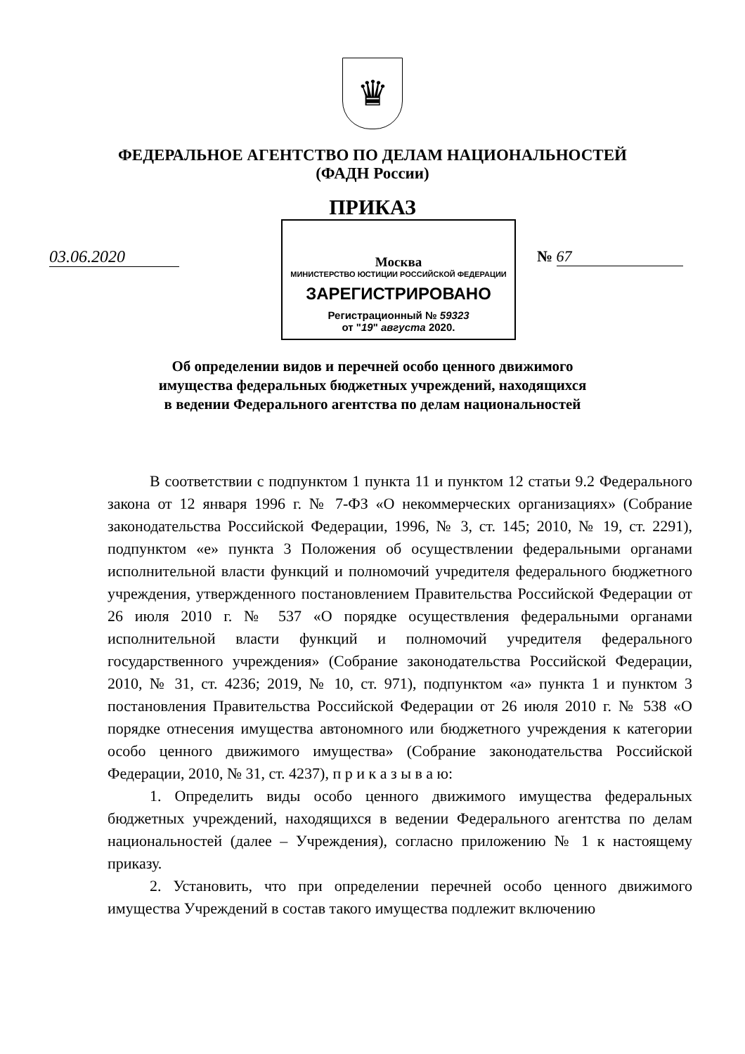♛
ФЕДЕРАЛЬНОЕ АГЕНТСТВО ПО ДЕЛАМ НАЦИОНАЛЬНОСТЕЙ
(ФАДН России)
ПРИКАЗ
03.06.2020
Москва
МИНИСТЕРСТВО ЮСТИЦИИ РОССИЙСКОЙ ФЕДЕРАЦИИ
ЗАРЕГИСТРИРОВАНО
Регистрационный № 59323
от "19" августа 2020.
№ 67
Об определении видов и перечней особо ценного движимого
имущества федеральных бюджетных учреждений, находящихся
в ведении Федерального агентства по делам национальностей
В соответствии с подпунктом 1 пункта 11 и пунктом 12 статьи 9.2 Федерального закона от 12 января 1996 г. № 7-ФЗ «О некоммерческих организациях» (Собрание законодательства Российской Федерации, 1996, № 3, ст. 145; 2010, № 19, ст. 2291), подпунктом «е» пункта 3 Положения об осуществлении федеральными органами исполнительной власти функций и полномочий учредителя федерального бюджетного учреждения, утвержденного постановлением Правительства Российской Федерации от 26 июля 2010 г. № 537 «О порядке осуществления федеральными органами исполнительной власти функций и полномочий учредителя федерального государственного учреждения» (Собрание законодательства Российской Федерации, 2010, № 31, ст. 4236; 2019, № 10, ст. 971), подпунктом «а» пункта 1 и пунктом 3 постановления Правительства Российской Федерации от 26 июля 2010 г. № 538 «О порядке отнесения имущества автономного или бюджетного учреждения к категории особо ценного движимого имущества» (Собрание законодательства Российской Федерации, 2010, № 31, ст. 4237), п р и к а з ы в а ю:
1. Определить виды особо ценного движимого имущества федеральных бюджетных учреждений, находящихся в ведении Федерального агентства по делам национальностей (далее – Учреждения), согласно приложению № 1 к настоящему приказу.
2. Установить, что при определении перечней особо ценного движимого имущества Учреждений в состав такого имущества подлежит включению